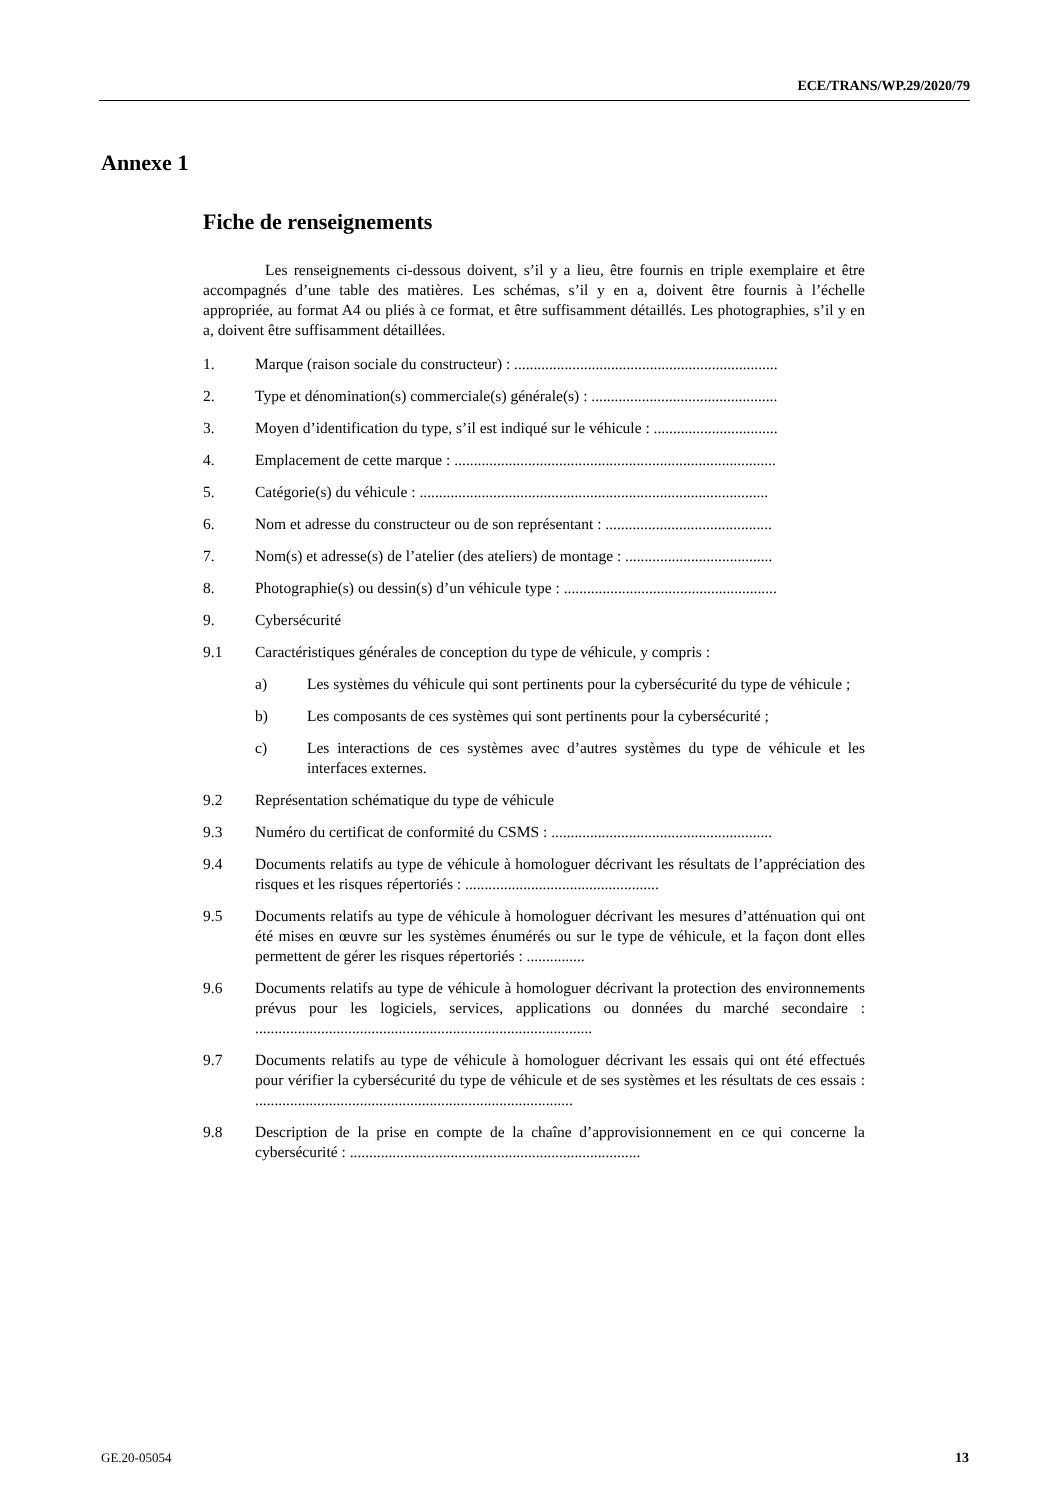ECE/TRANS/WP.29/2020/79
Annexe 1
Fiche de renseignements
Les renseignements ci-dessous doivent, s’il y a lieu, être fournis en triple exemplaire et être accompagnés d’une table des matières. Les schémas, s’il y en a, doivent être fournis à l’échelle appropriée, au format A4 ou pliés à ce format, et être suffisamment détaillés. Les photographies, s’il y en a, doivent être suffisamment détaillées.
1. Marque (raison sociale du constructeur) : ....................................................................
2. Type et dénomination(s) commerciale(s) générale(s) : ................................................
3. Moyen d’identification du type, s’il est indiqué sur le véhicule : ................................
4. Emplacement de cette marque : ...................................................................................
5. Catégorie(s) du véhicule : ..........................................................................................
6. Nom et adresse du constructeur ou de son représentant : ...........................................
7. Nom(s) et adresse(s) de l’atelier (des ateliers) de montage : ......................................
8. Photographie(s) ou dessin(s) d’un véhicule type : .......................................................
9. Cybersécurité
9.1 Caractéristiques générales de conception du type de véhicule, y compris :
a) Les systèmes du véhicule qui sont pertinents pour la cybersécurité du type de véhicule ;
b) Les composants de ces systèmes qui sont pertinents pour la cybersécurité ;
c) Les interactions de ces systèmes avec d’autres systèmes du type de véhicule et les interfaces externes.
9.2 Représentation schématique du type de véhicule
9.3 Numéro du certificat de conformité du CSMS : .........................................................
9.4 Documents relatifs au type de véhicule à homologuer décrivant les résultats de l’appréciation des risques et les risques répertoriés : ..................................................
9.5 Documents relatifs au type de véhicule à homologuer décrivant les mesures d’atténuation qui ont été mises en œuvre sur les systèmes énumérés ou sur le type de véhicule, et la façon dont elles permettent de gérer les risques répertoriés : ...............
9.6 Documents relatifs au type de véhicule à homologuer décrivant la protection des environnements prévus pour les logiciels, services, applications ou données du marché secondaire : .......................................................................................
9.7 Documents relatifs au type de véhicule à homologuer décrivant les essais qui ont été effectués pour vérifier la cybersécurité du type de véhicule et de ses systèmes et les résultats de ces essais : ..................................................................................
9.8 Description de la prise en compte de la chaîne d’approvisionnement en ce qui concerne la cybersécurité : ...........................................................................
GE.20-05054 13